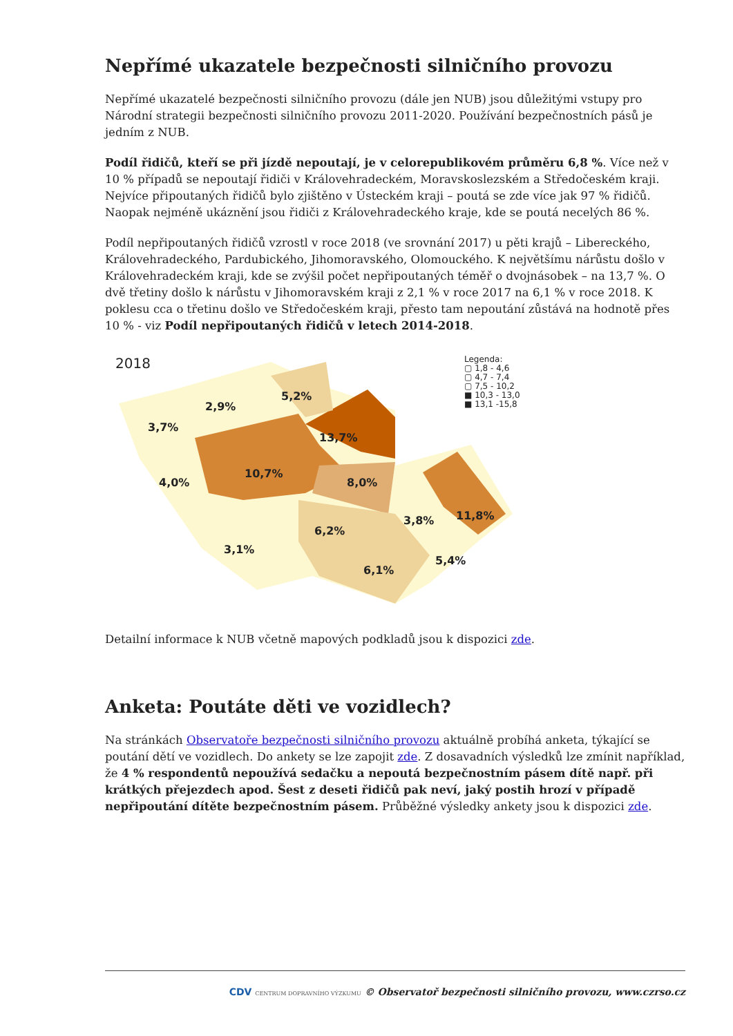Nepřímé ukazatele bezpečnosti silničního provozu
Nepřímé ukazatelé bezpečnosti silničního provozu (dále jen NUB) jsou důležitými vstupy pro Národní strategii bezpečnosti silničního provozu 2011-2020. Používání bezpečnostních pásů je jedním z NUB.
Podíl řidičů, kteří se při jízdě nepoutají, je v celorepublikovém průměru 6,8 %. Více než v 10 % případů se nepoutají řidiči v Královehradeckém, Moravskoslezském a Středočeském kraji. Nejvíce připoutaných řidičů bylo zjištěno v Ústeckém kraji – poutá se zde více jak 97 % řidičů. Naopak nejméně ukáznění jsou řidiči z Královehradeckého kraje, kde se poutá necelých 86 %.
Podíl nepřipoutaných řidičů vzrostl v roce 2018 (ve srovnání 2017) u pěti krajů – Libereckého, Královehradeckého, Pardubického, Jihomoravského, Olomouckého. K největšímu nárůstu došlo v Královehradeckém kraji, kde se zvýšil počet nepřipoutaných téměř o dvojnásobek – na 13,7 %. O dvě třetiny došlo k nárůstu v Jihomoravském kraji z 2,1 % v roce 2017 na 6,1 % v roce 2018. K poklesu cca o třetinu došlo ve Středočeském kraji, přesto tam nepoutání zůstává na hodnotě přes 10 % - viz Podíl nepřipoutaných řidičů v letech 2014-2018.
2018
Legenda:
▢ 1,8 - 4,6
▢ 4,7 - 7,4
▢ 7,5 - 10,2
■ 10,3 - 13,0
■ 13,1 -15,8
3,7%
2,9%
5,2%
13,7%
4,0%
10,7%
8,0%
3,8% 11,8%
6,2%
3,1%
5,4%
6,1%
Detailní informace k NUB včetně mapových podkladů jsou k dispozici zde.
Anketa: Poutáte děti ve vozidlech?
Na stránkách Observatoře bezpečnosti silničního provozu aktuálně probíhá anketa, týkající se poutání dětí ve vozidlech. Do ankety se lze zapojit zde. Z dosavadních výsledků lze zmínit například, že 4 % respondentů nepoužívá sedačku a nepoutá bezpečnostním pásem dítě např. při krátkých přejezdech apod. Šest z deseti řidičů pak neví, jaký postih hrozí v případě nepřipoutání dítěte bezpečnostním pásem. Průběžné výsledky ankety jsou k dispozici zde.
CDV CENTRUM DOPRAVNÍHO VÝZKUMU © Observatoř bezpečnosti silničního provozu, www.czrso.cz